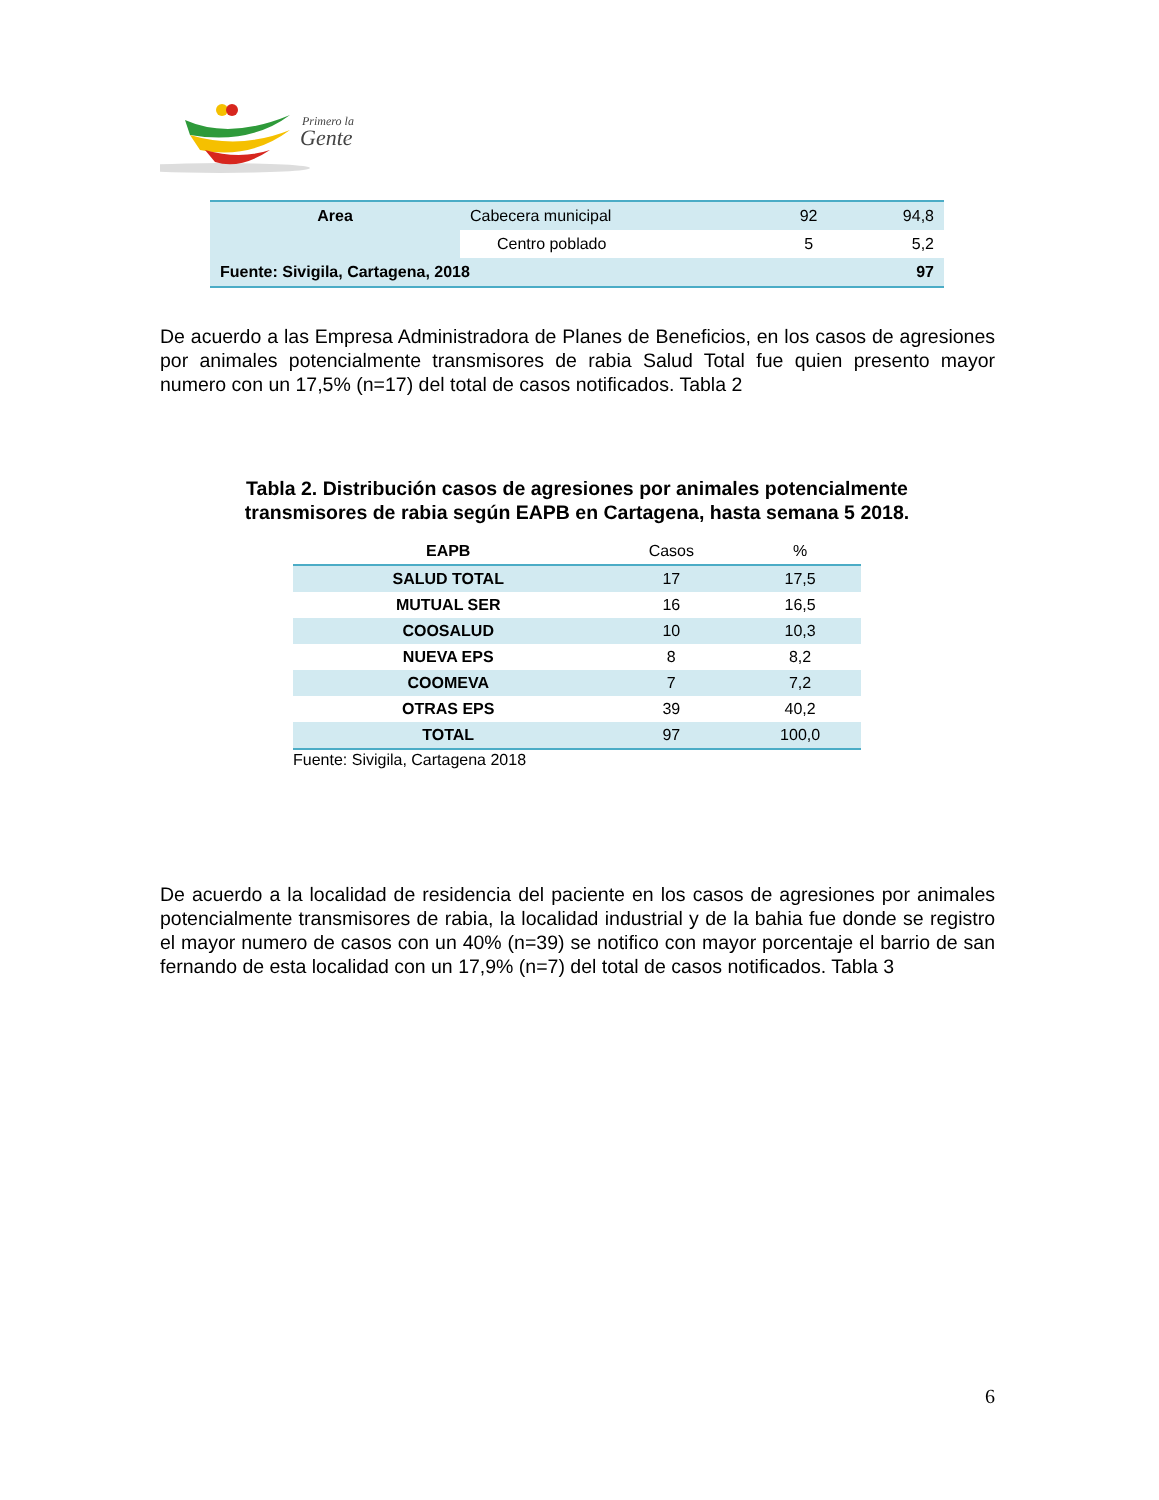Primero la
Gente
| Area | Cabecera municipal | 92 | 94,8 |
| | Centro poblado | 5 | 5,2 |
| Fuente: Sivigila, Cartagena, 2018 | | | 97 |
De acuerdo a las Empresa Administradora de Planes de Beneficios, en los casos de agresiones por animales potencialmente transmisores de rabia Salud Total fue quien presento mayor numero con un 17,5% (n=17) del total de casos notificados. Tabla 2
Tabla 2. Distribución casos de agresiones por animales potencialmente transmisores de rabia según EAPB en Cartagena, hasta semana 5 2018.
| EAPB | Casos | % |
| --- | --- | --- |
| SALUD TOTAL | 17 | 17,5 |
| MUTUAL SER | 16 | 16,5 |
| COOSALUD | 10 | 10,3 |
| NUEVA EPS | 8 | 8,2 |
| COOMEVA | 7 | 7,2 |
| OTRAS EPS | 39 | 40,2 |
| TOTAL | 97 | 100,0 |
| Fuente: Sivigila, Cartagena 2018 | | |
De acuerdo a la localidad de residencia del paciente en los casos de agresiones por animales potencialmente transmisores de rabia, la localidad industrial y de la bahia fue donde se registro el mayor numero de casos con un 40% (n=39) se notifico con mayor porcentaje el barrio de san fernando de esta localidad con un 17,9% (n=7) del total de casos notificados. Tabla 3
6